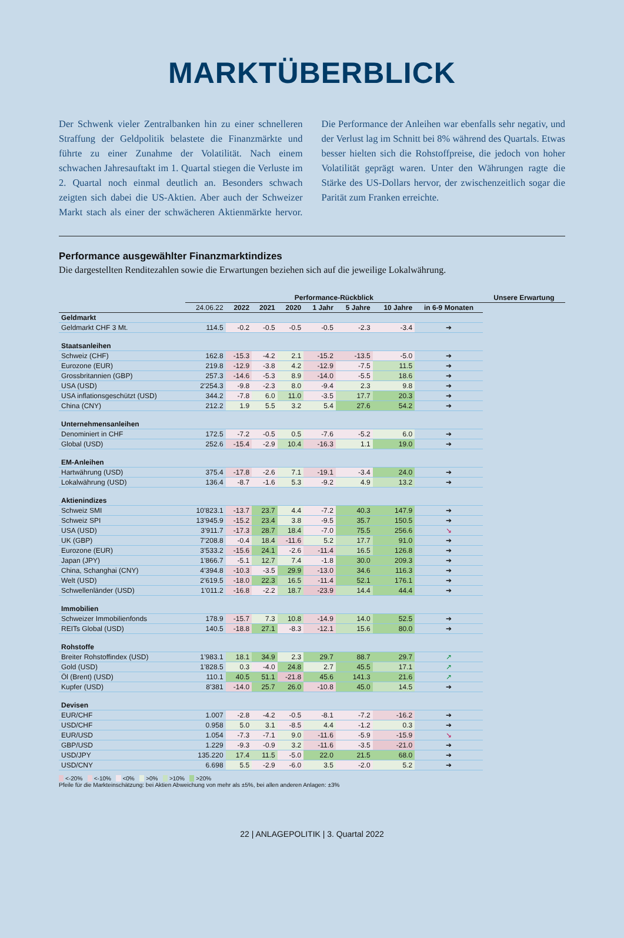MARKTÜBERBLICK
Der Schwenk vieler Zentralbanken hin zu einer schnelleren Straffung der Geldpolitik belastete die Finanzmärkte und führte zu einer Zunahme der Volatilität. Nach einem schwachen Jahresauftakt im 1. Quartal stiegen die Verluste im 2. Quartal noch einmal deutlich an. Besonders schwach zeigten sich dabei die US-Aktien. Aber auch der Schweizer Markt stach als einer der schwächeren Aktienmärkte hervor. Die Performance der Anleihen war ebenfalls sehr negativ, und der Verlust lag im Schnitt bei 8% während des Quartals. Etwas besser hielten sich die Rohstoffpreise, die jedoch von hoher Volatilität geprägt waren. Unter den Währungen ragte die Stärke des US-Dollars hervor, der zwischenzeitlich sogar die Parität zum Franken erreichte.
Performance ausgewählter Finanzmarktindizes
Die dargestellten Renditezahlen sowie die Erwartungen beziehen sich auf die jeweilige Lokalwährung.
| | Performance-Rückblick | | | | | | | | Unsere Erwartung |
| --- | --- | --- | --- | --- | --- | --- | --- | --- | --- |
| | 24.06.22 | 2022 | 2021 | 2020 | 1 Jahr | 5 Jahre | 10 Jahre | in 6-9 Monaten | |
| Geldmarkt | | | | | | | | | |
| Geldmarkt CHF 3 Mt. | 114.5 | -0.2 | -0.5 | -0.5 | -0.5 | -2.3 | -3.4 | ➔ | |
| Staatsanleihen | | | | | | | | | |
| Schweiz (CHF) | 162.8 | -15.3 | -4.2 | 2.1 | -15.2 | -13.5 | -5.0 | ➔ | |
| Eurozone (EUR) | 219.8 | -12.9 | -3.8 | 4.2 | -12.9 | -7.5 | 11.5 | ➔ | |
| Grossbritannien (GBP) | 257.3 | -14.6 | -5.3 | 8.9 | -14.0 | -5.5 | 18.6 | ➔ | |
| USA (USD) | 2’254.3 | -9.8 | -2.3 | 8.0 | -9.4 | 2.3 | 9.8 | ➔ | |
| USA inflationsgeschützt (USD) | 344.2 | -7.8 | 6.0 | 11.0 | -3.5 | 17.7 | 20.3 | ➔ | |
| China (CNY) | 212.2 | 1.9 | 5.5 | 3.2 | 5.4 | 27.6 | 54.2 | ➔ | |
| Unternehmensanleihen | | | | | | | | | |
| Denominiert in CHF | 172.5 | -7.2 | -0.5 | 0.5 | -7.6 | -5.2 | 6.0 | ➔ | |
| Global (USD) | 252.6 | -15.4 | -2.9 | 10.4 | -16.3 | 1.1 | 19.0 | ➔ | |
| EM-Anleihen | | | | | | | | | |
| Hartwährung (USD) | 375.4 | -17.8 | -2.6 | 7.1 | -19.1 | -3.4 | 24.0 | ➔ | |
| Lokalwährung (USD) | 136.4 | -8.7 | -1.6 | 5.3 | -9.2 | 4.9 | 13.2 | ➔ | |
| Aktienindizes | | | | | | | | | |
| Schweiz SMI | 10’823.1 | -13.7 | 23.7 | 4.4 | -7.2 | 40.3 | 147.9 | ➔ | |
| Schweiz SPI | 13’945.9 | -15.2 | 23.4 | 3.8 | -9.5 | 35.7 | 150.5 | ➔ | |
| USA (USD) | 3’911.7 | -17.3 | 28.7 | 18.4 | -7.0 | 75.5 | 256.6 | ↘ | |
| UK (GBP) | 7’208.8 | -0.4 | 18.4 | -11.6 | 5.2 | 17.7 | 91.0 | ➔ | |
| Eurozone (EUR) | 3’533.2 | -15.6 | 24.1 | -2.6 | -11.4 | 16.5 | 126.8 | ➔ | |
| Japan (JPY) | 1’866.7 | -5.1 | 12.7 | 7.4 | -1.8 | 30.0 | 209.3 | ➔ | |
| China, Schanghai (CNY) | 4’394.8 | -10.3 | -3.5 | 29.9 | -13.0 | 34.6 | 116.3 | ➔ | |
| Welt (USD) | 2’619.5 | -18.0 | 22.3 | 16.5 | -11.4 | 52.1 | 176.1 | ➔ | |
| Schwellenländer (USD) | 1’011.2 | -16.8 | -2.2 | 18.7 | -23.9 | 14.4 | 44.4 | ➔ | |
| Immobilien | | | | | | | | | |
| Schweizer Immobilienfonds | 178.9 | -15.7 | 7.3 | 10.8 | -14.9 | 14.0 | 52.5 | ➔ | |
| REITs Global (USD) | 140.5 | -18.8 | 27.1 | -8.3 | -12.1 | 15.6 | 80.0 | ➔ | |
| Rohstoffe | | | | | | | | | |
| Breiter Rohstoffindex (USD) | 1’983.1 | 18.1 | 34.9 | 2.3 | 29.7 | 88.7 | 29.7 | ↗ | |
| Gold (USD) | 1’828.5 | 0.3 | -4.0 | 24.8 | 2.7 | 45.5 | 17.1 | ↗ | |
| Öl (Brent) (USD) | 110.1 | 40.5 | 51.1 | -21.8 | 45.6 | 141.3 | 21.6 | ↗ | |
| Kupfer (USD) | 8’381 | -14.0 | 25.7 | 26.0 | -10.8 | 45.0 | 14.5 | ➔ | |
| Devisen | | | | | | | | | |
| EUR/CHF | 1.007 | -2.8 | -4.2 | -0.5 | -8.1 | -7.2 | -16.2 | ➔ | |
| USD/CHF | 0.958 | 5.0 | 3.1 | -8.5 | 4.4 | -1.2 | 0.3 | ➔ | |
| EUR/USD | 1.054 | -7.3 | -7.1 | 9.0 | -11.6 | -5.9 | -15.9 | ↘ | |
| GBP/USD | 1.229 | -9.3 | -0.9 | 3.2 | -11.6 | -3.5 | -21.0 | ➔ | |
| USD/JPY | 135.220 | 17.4 | 11.5 | -5.0 | 22.0 | 21.5 | 68.0 | ➔ | |
| USD/CNY | 6.698 | 5.5 | -2.9 | -6.0 | 3.5 | -2.0 | 5.2 | ➔ | |
<-20% <-10% <0% >0% >10% >20%
Pfeile für die Markteinschätzung: bei Aktien Abweichung von mehr als ±5%, bei allen anderen Anlagen: ±3%
22 | ANLAGEPOLITIK | 3. Quartal 2022